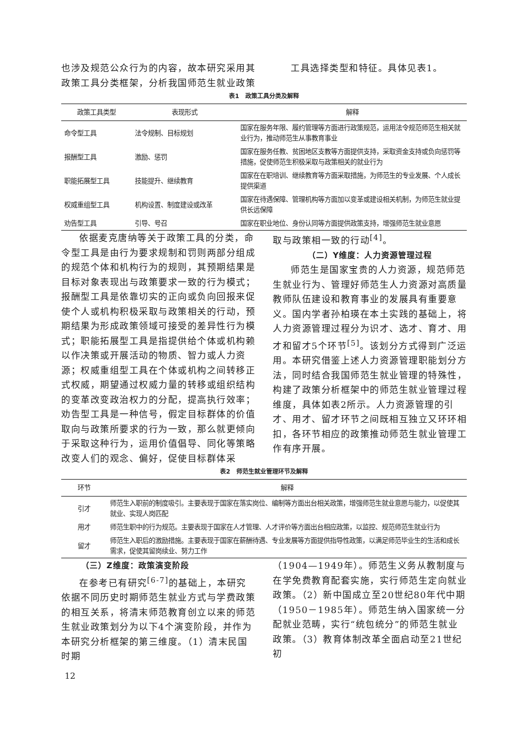也涉及规范公众行为的内容，故本研究采用其政策工具分类框架，分析我国师范生就业政策
工具选择类型和特征。具体见表1。
表1　政策工具分类及解释
| 政策工具类型 | 表现形式 | 解释 |
| --- | --- | --- |
| 命令型工具 | 法令规制、目标规划 | 国家在服务年限、履约管理等方面进行政策规范，运用法令规范师范生相关就业行为，推动师范生从事教育事业 |
| 报酬型工具 | 激励、惩罚 | 国家在服务任教、贫困地区支教等方面提供支持，采取资金支持或负向惩罚等措施，促使师范生积极采取与政策相关的就业行为 |
| 职能拓展型工具 | 技能提升、继续教育 | 国家在在职培训、继续教育等方面采取措施，为师范生的专业发展、个人成长提供渠道 |
| 权威重组型工具 | 机构设置、制度建设或改革 | 国家在待遇保障、管理机构等方面加以变革或建设相关机制，为师范生就业提供长远保障 |
| 劝告型工具 | 引导、号召 | 国家在职业地位、身份认同等方面提供政策支持，增强师范生就业意愿 |
依据麦克唐纳等关于政策工具的分类，命令型工具是由行为要求规制和罚则两部分组成的规范个体和机构行为的规则，其预期结果是目标对象表现出与政策要求一致的行为模式；报酬型工具是依靠切实的正向或负向回报来促使个人或机构积极采取与政策相关的行动，预期结果为形成政策领域可接受的差异性行为模式；职能拓展型工具是指提供给个体或机构赖以作决策或开展活动的物质、智力或人力资源；权威重组型工具在个体或机构之间转移正式权威，期望通过权威力量的转移或组织结构的变革改变政治权力的分配，提高执行效率；劝告型工具是一种信号，假定目标群体的价值取向与政策所要求的行为一致，那么就更倾向于采取这种行为，运用价值倡导、同化等策略改变人们的观念、偏好，促使目标群体采
取与政策相一致的行动<sup>[4]</sup>。
（二）Y维度：人力资源管理过程
师范生是国家宝贵的人力资源，规范师范生就业行为、管理好师范生人力资源对高质量教师队伍建设和教育事业的发展具有重要意义。国内学者孙柏瑛在本土实践的基础上，将人力资源管理过程分为识才、选才、育才、用才和留才5个环节<sup>[5]</sup>。该划分方式得到广泛运用。本研究借鉴上述人力资源管理职能划分方法，同时结合我国师范生就业管理的特殊性，构建了政策分析框架中的师范生就业管理过程维度，具体如表2所示。人力资源管理的引才、用才、留才环节之间既相互独立又环环相扣，各环节相应的政策推动师范生就业管理工作有序开展。
表2　师范生就业管理环节及解释
| 环节 | 解释 |
| --- | --- |
| 引才 | 师范生入职前的制度吸引。主要表现于国家在落实岗位、编制等方面出台相关政策，增强师范生就业意愿与能力，以促使其就业、实现人岗匹配 |
| 用才 | 师范生职中的行为规范。主要表现于国家在人才管理、人才评价等方面出台相应政策，以监控、规范师范生就业行为 |
| 留才 | 师范生入职后的激励措施。主要表现于国家在薪酬待遇、专业发展等方面提供指导性政策，以满足师范毕业生的生活和成长需求，促使其留岗续业、努力工作 |
（三）Z维度：政策演变阶段
在参考已有研究<sup>[6-7]</sup>的基础上，本研究依据不同历史时期师范生就业方式与学费政策的相互关系，将清末师范教育创立以来的师范生就业政策划分为以下4个演变阶段，并作为本研究分析框架的第三维度。（1）清末民国时期
（1904—1949年）。师范生义务从教制度与在学免费教育配套实施，实行师范生定向就业政策。（2）新中国成立至20世纪80年代中期（1950－1985年）。师范生纳入国家统一分配就业范畴，实行“统包统分”的师范生就业政策。（3）教育体制改革全面启动至21世纪初
12